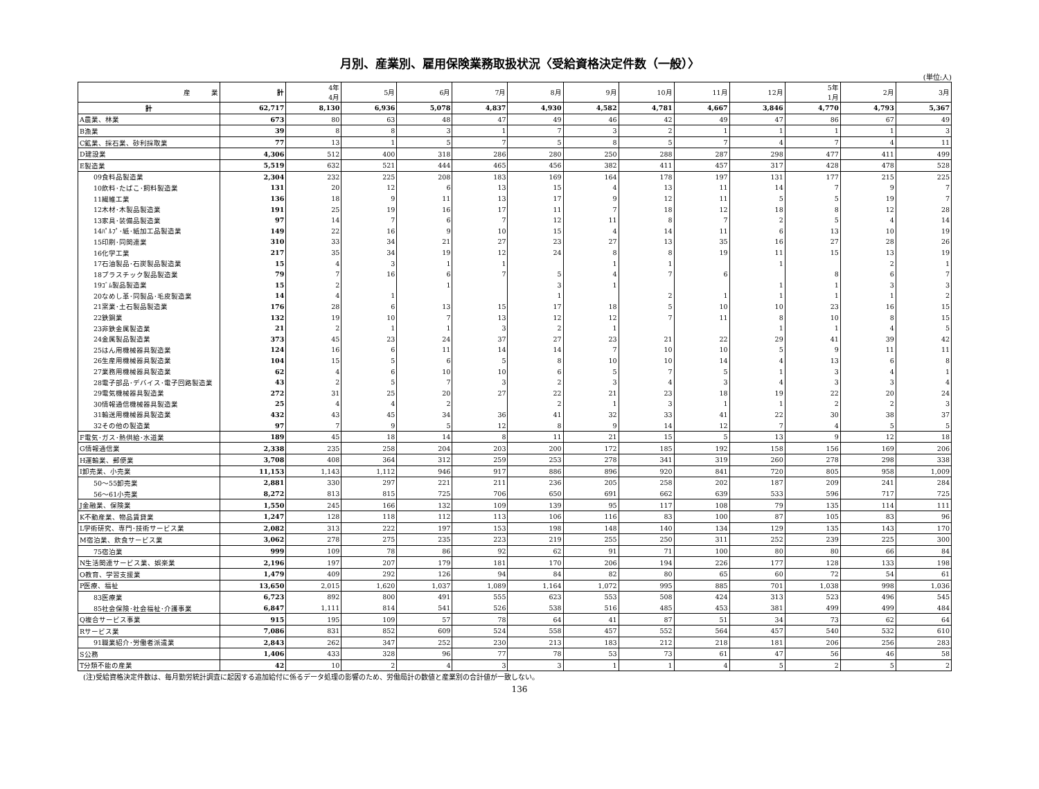月別、産業別、雇用保険業務取扱状況〈受給資格決定件数（一般）〉
(単位:人)
| 産 業 | 計 | 4年 4月 | 5月 | 6月 | 7月 | 8月 | 9月 | 10月 | 11月 | 12月 | 5年 1月 | 2月 | 3月 |
| --- | --- | --- | --- | --- | --- | --- | --- | --- | --- | --- | --- | --- | --- |
| 計 | 62,717 | 8,130 | 6,936 | 5,078 | 4,837 | 4,930 | 4,582 | 4,781 | 4,667 | 3,846 | 4,770 | 4,793 | 5,367 |
| A農業、林業 | 673 | 80 | 63 | 48 | 47 | 49 | 46 | 42 | 49 | 47 | 86 | 67 | 49 |
| B漁業 | 39 | 8 | 8 | 3 | 1 | 7 | 3 | 2 | 1 | 1 | 1 | 1 | 3 |
| C鉱業、採石業、砂利採取業 | 77 | 13 | 1 | 5 | 7 | 5 | 8 | 5 | 7 | 4 | 7 | 4 | 11 |
| D建設業 | 4,306 | 512 | 400 | 318 | 286 | 280 | 250 | 288 | 287 | 298 | 477 | 411 | 499 |
| E製造業 | 5,519 | 632 | 521 | 444 | 465 | 456 | 382 | 411 | 457 | 317 | 428 | 478 | 528 |
| 09食料品製造業 | 2,304 | 232 | 225 | 208 | 183 | 169 | 164 | 178 | 197 | 131 | 177 | 215 | 225 |
| 10飲料･たばこ･飼料製造業 | 131 | 20 | 12 | 6 | 13 | 15 | 4 | 13 | 11 | 14 | 7 | 9 | 7 |
| 11繊維工業 | 136 | 18 | 9 | 11 | 13 | 17 | 9 | 12 | 11 | 5 | 5 | 19 | 7 |
| 12木材･木製品製造業 | 191 | 25 | 19 | 16 | 17 | 11 | 7 | 18 | 12 | 18 | 8 | 12 | 28 |
| 13家具･装備品製造業 | 97 | 14 | 7 | 6 | 7 | 12 | 11 | 8 | 7 | 2 | 5 | 4 | 14 |
| 14ﾊﾟﾙﾌﾟ･紙･紙加工品製造業 | 149 | 22 | 16 | 9 | 10 | 15 | 4 | 14 | 11 | 6 | 13 | 10 | 19 |
| 15印刷･同関連業 | 310 | 33 | 34 | 21 | 27 | 23 | 27 | 13 | 35 | 16 | 27 | 28 | 26 |
| 16化学工業 | 217 | 35 | 34 | 19 | 12 | 24 | 8 | 8 | 19 | 11 | 15 | 13 | 19 |
| 17石油製品･石炭製品製造業 | 15 | 4 | 3 | 1 | 1 | | 1 | 1 | | 1 | | 2 | 1 |
| 18プラスチック製品製造業 | 79 | 7 | 16 | 6 | 7 | 5 | 4 | 7 | 6 | | 8 | 6 | 7 |
| 19ｺﾞﾑ製品製造業 | 15 | 2 | | 1 | | 3 | 1 | | | 1 | 1 | 3 | 3 |
| 20なめし革･同製品･毛皮製造業 | 14 | 4 | 1 | | | 1 | | 2 | 1 | 1 | 1 | 1 | 2 |
| 21窯業･土石製品製造業 | 176 | 28 | 6 | 13 | 15 | 17 | 18 | 5 | 10 | 10 | 23 | 16 | 15 |
| 22鉄鋼業 | 132 | 19 | 10 | 7 | 13 | 12 | 12 | 7 | 11 | 8 | 10 | 8 | 15 |
| 23非鉄金属製造業 | 21 | 2 | 1 | 1 | 3 | 2 | 1 | | | 1 | 1 | 4 | 5 |
| 24金属製品製造業 | 373 | 45 | 23 | 24 | 37 | 27 | 23 | 21 | 22 | 29 | 41 | 39 | 42 |
| 25はん用機械器具製造業 | 124 | 16 | 6 | 11 | 14 | 14 | 7 | 10 | 10 | 5 | 9 | 11 | 11 |
| 26生産用機械器具製造業 | 104 | 15 | 5 | 6 | 5 | 8 | 10 | 10 | 14 | 4 | 13 | 6 | 8 |
| 27業務用機械器具製造業 | 62 | 4 | 6 | 10 | 10 | 6 | 5 | 7 | 5 | 1 | 3 | 4 | 1 |
| 28電子部品･デバイス･電子回路製造業 | 43 | 2 | 5 | 7 | 3 | 2 | 3 | 4 | 3 | 4 | 3 | 3 | 4 |
| 29電気機械器具製造業 | 272 | 31 | 25 | 20 | 27 | 22 | 21 | 23 | 18 | 19 | 22 | 20 | 24 |
| 30情報通信機械器具製造業 | 25 | 4 | 4 | 2 | | 2 | 1 | 3 | 1 | 1 | 2 | 2 | 3 |
| 31輸送用機械器具製造業 | 432 | 43 | 45 | 34 | 36 | 41 | 32 | 33 | 41 | 22 | 30 | 38 | 37 |
| 32その他の製造業 | 97 | 7 | 9 | 5 | 12 | 8 | 9 | 14 | 12 | 7 | 4 | 5 | 5 |
| F電気･ガス･熱供給･水道業 | 189 | 45 | 18 | 14 | 8 | 11 | 21 | 15 | 5 | 13 | 9 | 12 | 18 |
| G情報通信業 | 2,338 | 235 | 258 | 204 | 203 | 200 | 172 | 185 | 192 | 158 | 156 | 169 | 206 |
| H運輸業、郵便業 | 3,708 | 408 | 364 | 312 | 259 | 253 | 278 | 341 | 319 | 260 | 278 | 298 | 338 |
| I卸売業、小売業 | 11,153 | 1,143 | 1,112 | 946 | 917 | 886 | 896 | 920 | 841 | 720 | 805 | 958 | 1,009 |
| 50～55卸売業 | 2,881 | 330 | 297 | 221 | 211 | 236 | 205 | 258 | 202 | 187 | 209 | 241 | 284 |
| 56～61小売業 | 8,272 | 813 | 815 | 725 | 706 | 650 | 691 | 662 | 639 | 533 | 596 | 717 | 725 |
| J金融業、保険業 | 1,550 | 245 | 166 | 132 | 109 | 139 | 95 | 117 | 108 | 79 | 135 | 114 | 111 |
| K不動産業、物品賃貸業 | 1,247 | 128 | 118 | 112 | 113 | 106 | 116 | 83 | 100 | 87 | 105 | 83 | 96 |
| L学術研究、専門･技術サービス業 | 2,082 | 313 | 222 | 197 | 153 | 198 | 148 | 140 | 134 | 129 | 135 | 143 | 170 |
| M宿泊業、飲食サービス業 | 3,062 | 278 | 275 | 235 | 223 | 219 | 255 | 250 | 311 | 252 | 239 | 225 | 300 |
| 75宿泊業 | 999 | 109 | 78 | 86 | 92 | 62 | 91 | 71 | 100 | 80 | 80 | 66 | 84 |
| N生活関連サービス業、娯楽業 | 2,196 | 197 | 207 | 179 | 181 | 170 | 206 | 194 | 226 | 177 | 128 | 133 | 198 |
| O教育、学習支援業 | 1,479 | 409 | 292 | 126 | 94 | 84 | 82 | 80 | 65 | 60 | 72 | 54 | 61 |
| P医療、福祉 | 13,650 | 2,015 | 1,620 | 1,037 | 1,089 | 1,164 | 1,072 | 995 | 885 | 701 | 1,038 | 998 | 1,036 |
| 83医療業 | 6,723 | 892 | 800 | 491 | 555 | 623 | 553 | 508 | 424 | 313 | 523 | 496 | 545 |
| 85社会保険･社会福祉･介護事業 | 6,847 | 1,111 | 814 | 541 | 526 | 538 | 516 | 485 | 453 | 381 | 499 | 499 | 484 |
| Q複合サービス事業 | 915 | 195 | 109 | 57 | 78 | 64 | 41 | 87 | 51 | 34 | 73 | 62 | 64 |
| Rサービス業 | 7,086 | 831 | 852 | 609 | 524 | 558 | 457 | 552 | 564 | 457 | 540 | 532 | 610 |
| 91職業紹介･労働者派遣業 | 2,843 | 262 | 347 | 252 | 230 | 213 | 183 | 212 | 218 | 181 | 206 | 256 | 283 |
| S公務 | 1,406 | 433 | 328 | 96 | 77 | 78 | 53 | 73 | 61 | 47 | 56 | 46 | 58 |
| T分類不能の産業 | 42 | 10 | 2 | 4 | 3 | 3 | 1 | 1 | 4 | 5 | 2 | 5 | 2 |
(注)受給資格決定件数は、毎月勤労統計調査に起因する追加給付に係るデータ処理の影響のため、労働局計の数値と産業別の合計値が一致しない。
136